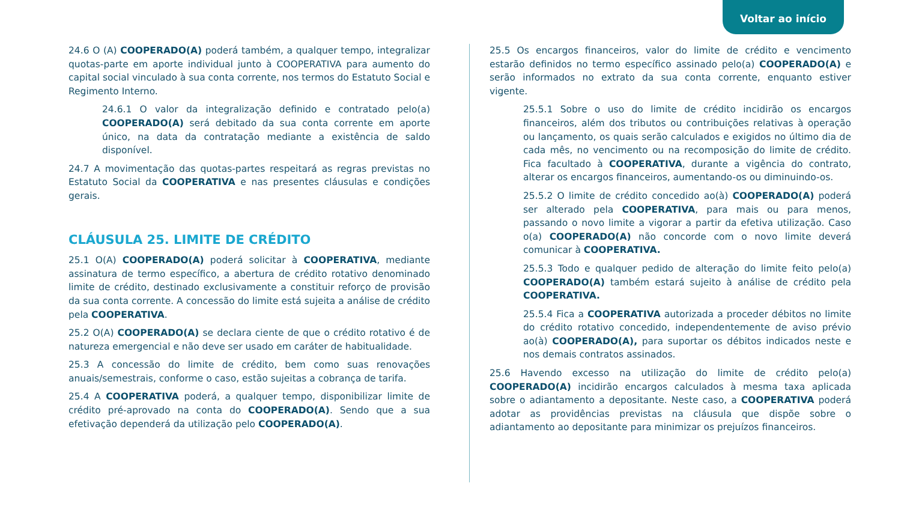Voltar ao início
24.6 O (A) COOPERADO(A) poderá também, a qualquer tempo, integralizar quotas-parte em aporte individual junto à COOPERATIVA para aumento do capital social vinculado à sua conta corrente, nos termos do Estatuto Social e Regimento Interno.
24.6.1 O valor da integralização definido e contratado pelo(a) COOPERADO(A) será debitado da sua conta corrente em aporte único, na data da contratação mediante a existência de saldo disponível.
24.7 A movimentação das quotas-partes respeitará as regras previstas no Estatuto Social da COOPERATIVA e nas presentes cláusulas e condições gerais.
CLÁUSULA 25. LIMITE DE CRÉDITO
25.1 O(A) COOPERADO(A) poderá solicitar à COOPERATIVA, mediante assinatura de termo específico, a abertura de crédito rotativo denominado limite de crédito, destinado exclusivamente a constituir reforço de provisão da sua conta corrente. A concessão do limite está sujeita a análise de crédito pela COOPERATIVA.
25.2 O(A) COOPERADO(A) se declara ciente de que o crédito rotativo é de natureza emergencial e não deve ser usado em caráter de habitualidade.
25.3 A concessão do limite de crédito, bem como suas renovações anuais/semestrais, conforme o caso, estão sujeitas a cobrança de tarifa.
25.4 A COOPERATIVA poderá, a qualquer tempo, disponibilizar limite de crédito pré-aprovado na conta do COOPERADO(A). Sendo que a sua efetivação dependerá da utilização pelo COOPERADO(A).
25.5 Os encargos financeiros, valor do limite de crédito e vencimento estarão definidos no termo específico assinado pelo(a) COOPERADO(A) e serão informados no extrato da sua conta corrente, enquanto estiver vigente.
25.5.1 Sobre o uso do limite de crédito incidirão os encargos financeiros, além dos tributos ou contribuições relativas à operação ou lançamento, os quais serão calculados e exigidos no último dia de cada mês, no vencimento ou na recomposição do limite de crédito. Fica facultado à COOPERATIVA, durante a vigência do contrato, alterar os encargos financeiros, aumentando-os ou diminuindo-os.
25.5.2 O limite de crédito concedido ao(à) COOPERADO(A) poderá ser alterado pela COOPERATIVA, para mais ou para menos, passando o novo limite a vigorar a partir da efetiva utilização. Caso o(a) COOPERADO(A) não concorde com o novo limite deverá comunicar à COOPERATIVA.
25.5.3 Todo e qualquer pedido de alteração do limite feito pelo(a) COOPERADO(A) também estará sujeito à análise de crédito pela COOPERATIVA.
25.5.4 Fica a COOPERATIVA autorizada a proceder débitos no limite do crédito rotativo concedido, independentemente de aviso prévio ao(à) COOPERADO(A), para suportar os débitos indicados neste e nos demais contratos assinados.
25.6 Havendo excesso na utilização do limite de crédito pelo(a) COOPERADO(A) incidirão encargos calculados à mesma taxa aplicada sobre o adiantamento a depositante. Neste caso, a COOPERATIVA poderá adotar as providências previstas na cláusula que dispõe sobre o adiantamento ao depositante para minimizar os prejuízos financeiros.